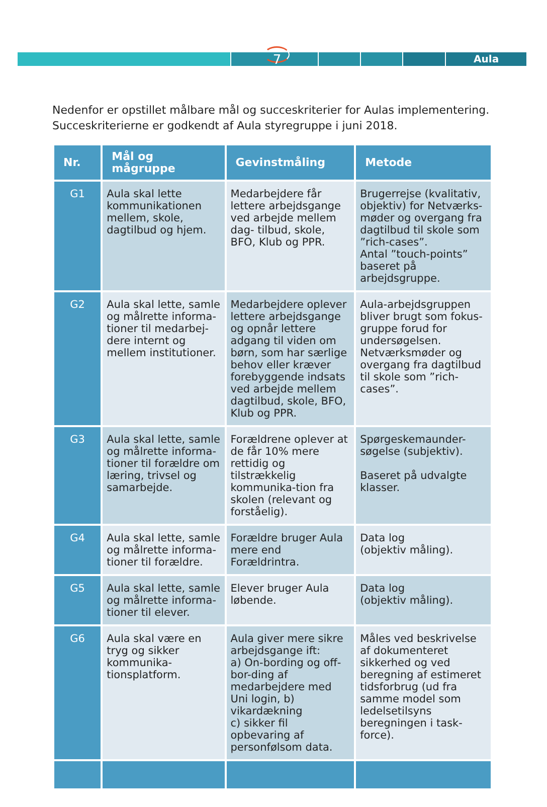Aula
7
Nedenfor er opstillet målbare mål og succeskriterier for Aulas implementering.
Succeskriterierne er godkendt af Aula styregruppe i juni 2018.
| Nr. | Mål og mågruppe | Gevinstmåling | Metode |
| --- | --- | --- | --- |
| G1 | Aula skal lette kommunikationen mellem, skole, dagtilbud og hjem. | Medarbejdere får lettere arbejdsgange ved arbejde mellem dag- tilbud, skole, BFO, Klub og PPR. | Brugerrejse (kvalitativ, objektiv) for Netværks-møder og overgang fra dagtilbud til skole som ”rich-cases”. Antal ”touch-points” baseret på arbejdsgruppe. |
| G2 | Aula skal lette, samle og målrette informa-tioner til medarbej-dere internt og mellem institutioner. | Medarbejdere oplever lettere arbejdsgange og opnår lettere adgang til viden om børn, som har særlige behov eller kræver forebyggende indsats ved arbejde mellem dagtilbud, skole, BFO, Klub og PPR. | Aula-arbejdsgruppen bliver brugt som fokus-gruppe forud for undersøgelsen. Netværksmøder og overgang fra dagtilbud til skole som ”rich-cases”. |
| G3 | Aula skal lette, samle og målrette informa-tioner til forældre om læring, trivsel og samarbejde. | Forældrene oplever at de får 10% mere rettidig og tilstrækkelig kommunika-tion fra skolen (relevant og forståelig). | Spørgeskemaunder-søgelse (subjektiv). Baseret på udvalgte klasser. |
| G4 | Aula skal lette, samle og målrette informa-tioner til forældre. | Forældre bruger Aula mere end Forældrintra. | Data log (objektiv måling). |
| G5 | Aula skal lette, samle og målrette informa-tioner til elever. | Elever bruger Aula løbende. | Data log (objektiv måling). |
| G6 | Aula skal være en tryg og sikker kommunika-tionsplatform. | Aula giver mere sikre arbejdsgange ift: a) On-bording og off-bor-ding af medarbejdere med Uni login, b) vikardækning c) sikker fil opbevaring af personfølsom data. | Måles ved beskrivelse af dokumenteret sikkerhed og ved beregning af estimeret tidsforbrug (ud fra samme model som ledelsetilsyns beregningen i task-force). |